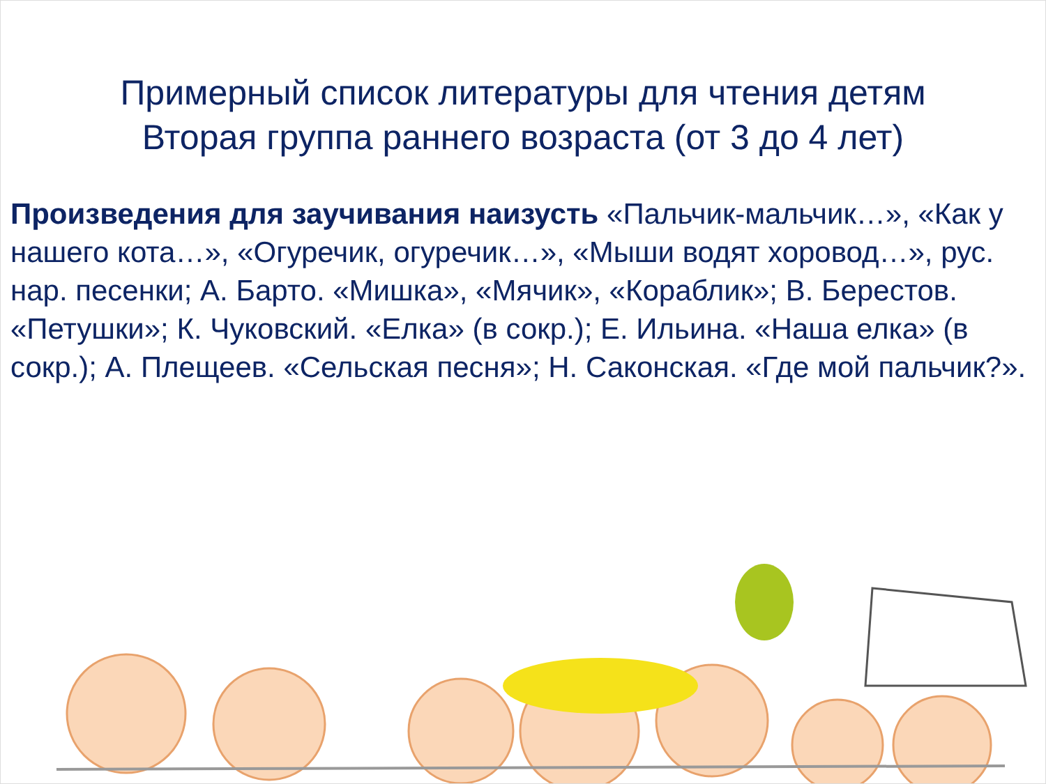Примерный список литературы для чтения детям
Вторая группа раннего возраста (от 3 до 4 лет)
Произведения для заучивания наизусть «Пальчик-мальчик…», «Как у нашего кота…», «Огуречик, огуречик…», «Мыши водят хоровод…», рус. нар. песенки; А. Барто. «Мишка», «Мячик», «Кораблик»; В. Берестов. «Петушки»; К. Чуковский. «Елка» (в сокр.); Е. Ильина. «Наша елка» (в сокр.); А. Плещеев. «Сельская песня»; Н. Саконская. «Где мой пальчик?».